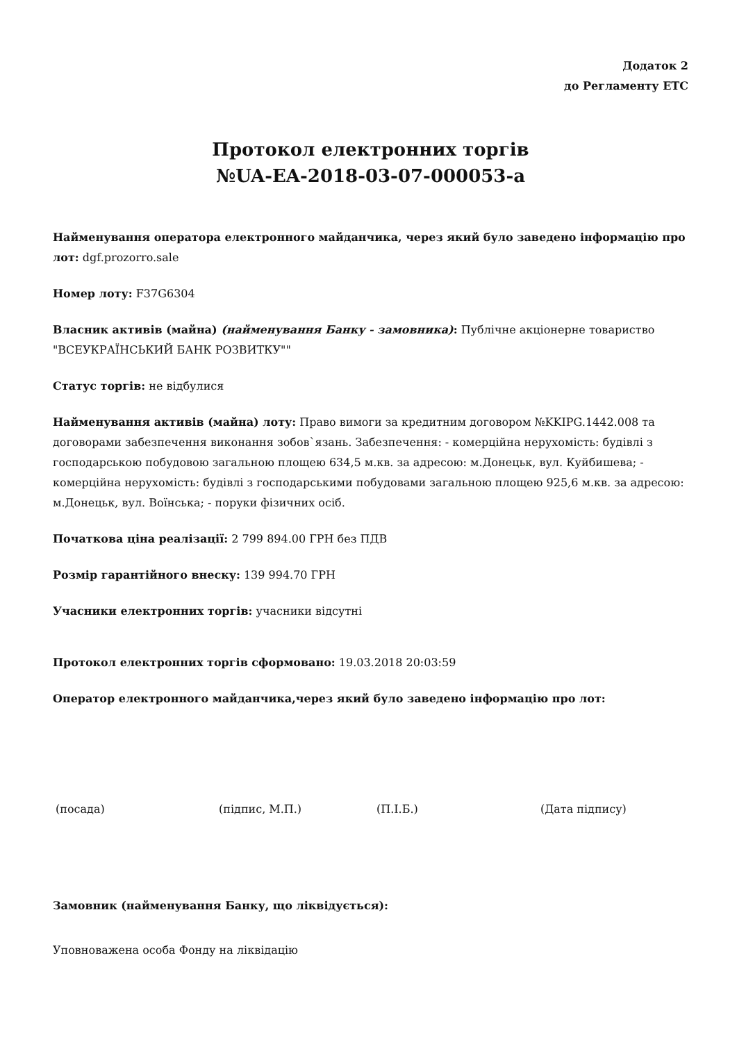Додаток 2
до Регламенту ЕТС
Протокол електронних торгів
№UA-EA-2018-03-07-000053-a
Найменування оператора електронного майданчика, через який було заведено інформацію про лот: dgf.prozorro.sale
Номер лоту: F37G6304
Власник активів (майна) (найменування Банку - замовника): Публічне акціонерне товариство "ВСЕУКРАЇНСЬКИЙ БАНК РОЗВИТКУ""
Статус торгів: не відбулися
Найменування активів (майна) лоту: Право вимоги за кредитним договором №KKIPG.1442.008 та договорами забезпечення виконання зобов`язань. Забезпечення: - комерційна нерухомість: будівлі з господарською побудовою загальною площею 634,5 м.кв. за адресою: м.Донецьк, вул. Куйбишева; - комерційна нерухомість: будівлі з господарськими побудовами загальною площею 925,6 м.кв. за адресою: м.Донецьк, вул. Воїнська; - поруки фізичних осіб.
Початкова ціна реалізації: 2 799 894.00 ГРН без ПДВ
Розмір гарантійного внеску: 139 994.70 ГРН
Учасники електронних торгів: учасники відсутні
Протокол електронних торгів сформовано: 19.03.2018 20:03:59
Оператор електронного майданчика,через який було заведено інформацію про лот:
(посада) (підпис, М.П.) (П.І.Б.) (Дата підпису)
Замовник (найменування Банку, що ліквідується):
Уповноважена особа Фонду на ліквідацію